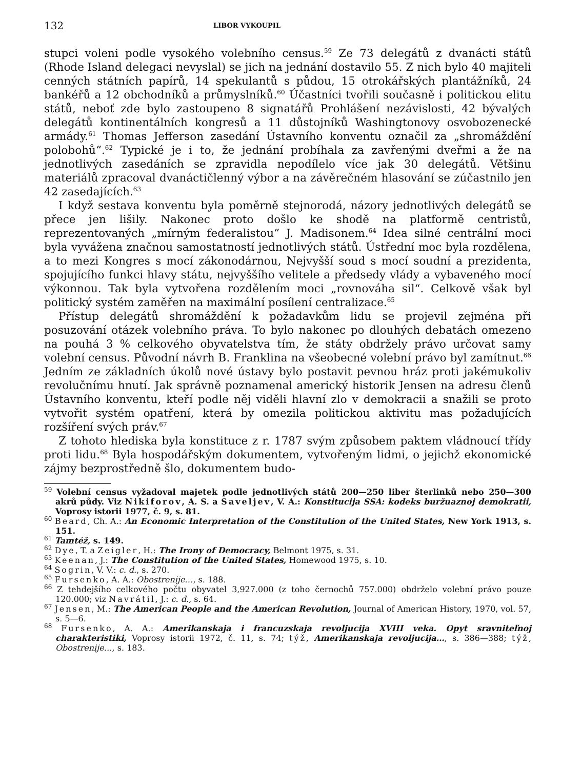132 LIBOR VYKOUPIL
stupci voleni podle vysokého volebního census.<sup>59</sup> Ze 73 delegátů z dvanácti států (Rhode Island delegaci nevyslal) se jich na jednání dostavilo 55. Z nich bylo 40 majiteli cenných státních papírů, 14 spekulantů s půdou, 15 otrokářských plantážníků, 24 bankéřů a 12 obchodníků a průmyslníků.<sup>60</sup> Účastníci tvořili současně i politickou elitu států, neboť zde bylo zastoupeno 8 signatářů Prohlášení nezávislosti, 42 bývalých delegátů kontinentálních kongresů a 11 důstojníků Washingtonovy osvobozenecké armády.<sup>61</sup> Thomas Jefferson zasedání Ústavního konventu označil za „shromáždění polobohů“.<sup>62</sup> Typické je i to, že jednání probíhala za zavřenými dveřmi a že na jednotlivých zasedáních se zpravidla nepodílelo více jak 30 delegátů. Většinu materiálů zpracoval dvanáctičlenný výbor a na závěrečném hlasování se zúčastnilo jen 42 zasedajících.<sup>63</sup>
I když sestava konventu byla poměrně stejnorodá, názory jednotlivých delegátů se přece jen lišily. Nakonec proto došlo ke shodě na platformě centristů, reprezentovaných „mírným federalistou“ J. Madisonem.<sup>64</sup> Idea silné centrální moci byla vyvážena značnou samostatností jednotlivých států. Ústřední moc byla rozdělena, a to mezi Kongres s mocí zákonodárnou, Nejvyšší soud s mocí soudní a prezidenta, spojujícího funkci hlavy státu, nejvyššího velitele a předsedy vlády a vybaveného mocí výkonnou. Tak byla vytvořena rozdělením moci „rovnováha sil“. Celkově však byl politický systém zaměřen na maximální posílení centralizace.<sup>65</sup>
Přístup delegátů shromáždění k požadavkům lidu se projevil zejména při posuzování otázek volebního práva. To bylo nakonec po dlouhých debatách omezeno na pouhá 3 % celkového obyvatelstva tím, že státy obdržely právo určovat samy volební census. Původní návrh B. Franklina na všeobecné volební právo byl zamítnut.<sup>66</sup> Jedním ze základních úkolů nové ústavy bylo postavit pevnou hráz proti jakémukoliv revolučnímu hnutí. Jak správně poznamenal americký historik Jensen na adresu členů Ústavního konventu, kteří podle něj viděli hlavní zlo v demokracii a snažili se proto vytvořit systém opatření, která by omezila politickou aktivitu mas požadujících rozšíření svých práv.<sup>67</sup>
Z tohoto hlediska byla konstituce z r. 1787 svým způsobem paktem vládnoucí třídy proti lidu.<sup>68</sup> Byla hospodářským dokumentem, vytvořeným lidmi, o jejichž ekonomické zájmy bezprostředně šlo, dokumentem budo-
<sup>59</sup> Volební census vyžadoval majetek podle jednotlivých států 200—250 liber šterlinků nebo 250—300 akrů půdy. Viz Nikiforov, A. S. a Saveljev, V. A.: Konstitucija SSA: kodeks buržuaznoj demokratii, Voprosy istorii 1977, č. 9, s. 81.
<sup>60</sup> Beard, Ch. A.: An Economic Interpretation of the Constitution of the United States, New York 1913, s. 151.
<sup>61</sup> Tamtéž, s. 149.
<sup>62</sup> Dye, T. a Zeigler, H.: The Irony of Democracy, Belmont 1975, s. 31.
<sup>63</sup> Keenan, J.: The Constitution of the United States, Homewood 1975, s. 10.
<sup>64</sup> Sogrin, V. V.: c. d., s. 270.
<sup>65</sup> Fursenko, A. A.: Obostrenije…, s. 188.
<sup>66</sup> Z tehdejšího celkového počtu obyvatel 3,927.000 (z toho černochů 757.000) obdrželo volební právo pouze 120.000; viz Navrátil, J.: c. d., s. 64.
<sup>67</sup> Jensen, M.: The American People and the American Revolution, Journal of American History, 1970, vol. 57, s. 5—6.
<sup>68</sup> Fursenko, A. A.: Amerikanskaja i francuzskaja revoljucija XVIII veka. Opyt sravniteľnoj charakteristiki, Voprosy istorii 1972, č. 11, s. 74; týž, Amerikanskaja revoljucija…, s. 386—388; týž, Obostrenije…, s. 183.